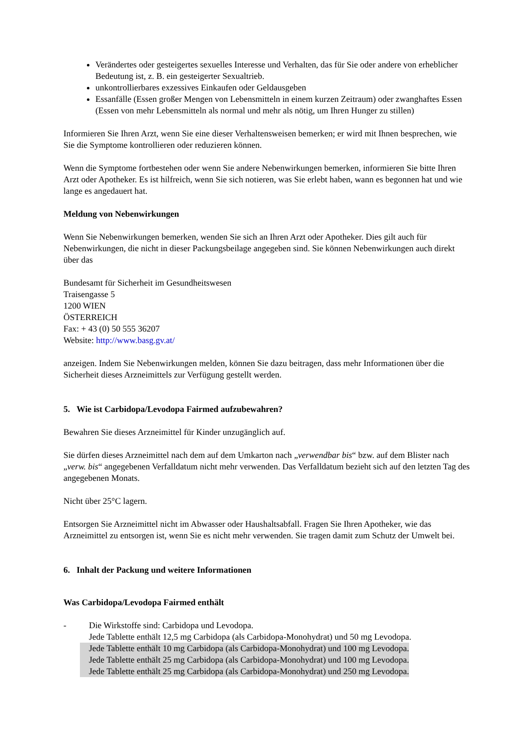Verändertes oder gesteigertes sexuelles Interesse und Verhalten, das für Sie oder andere von erheblicher Bedeutung ist, z. B. ein gesteigerter Sexualtrieb.
unkontrollierbares exzessives Einkaufen oder Geldausgeben
Essanfälle (Essen großer Mengen von Lebensmitteln in einem kurzen Zeitraum) oder zwanghaftes Essen (Essen von mehr Lebensmitteln als normal und mehr als nötig, um Ihren Hunger zu stillen)
Informieren Sie Ihren Arzt, wenn Sie eine dieser Verhaltensweisen bemerken; er wird mit Ihnen besprechen, wie Sie die Symptome kontrollieren oder reduzieren können.
Wenn die Symptome fortbestehen oder wenn Sie andere Nebenwirkungen bemerken, informieren Sie bitte Ihren Arzt oder Apotheker. Es ist hilfreich, wenn Sie sich notieren, was Sie erlebt haben, wann es begonnen hat und wie lange es angedauert hat.
Meldung von Nebenwirkungen
Wenn Sie Nebenwirkungen bemerken, wenden Sie sich an Ihren Arzt oder Apotheker. Dies gilt auch für Nebenwirkungen, die nicht in dieser Packungsbeilage angegeben sind. Sie können Nebenwirkungen auch direkt über das
Bundesamt für Sicherheit im Gesundheitswesen
Traisengasse 5
1200 WIEN
ÖSTERREICH
Fax: + 43 (0) 50 555 36207
Website: http://www.basg.gv.at/
anzeigen. Indem Sie Nebenwirkungen melden, können Sie dazu beitragen, dass mehr Informationen über die Sicherheit dieses Arzneimittels zur Verfügung gestellt werden.
5. Wie ist Carbidopa/Levodopa Fairmed aufzubewahren?
Bewahren Sie dieses Arzneimittel für Kinder unzugänglich auf.
Sie dürfen dieses Arzneimittel nach dem auf dem Umkarton nach „verwendbar bis“ bzw. auf dem Blister nach „verw. bis“ angegebenen Verfalldatum nicht mehr verwenden. Das Verfalldatum bezieht sich auf den letzten Tag des angegebenen Monats.
Nicht über 25°C lagern.
Entsorgen Sie Arzneimittel nicht im Abwasser oder Haushaltsabfall. Fragen Sie Ihren Apotheker, wie das Arzneimittel zu entsorgen ist, wenn Sie es nicht mehr verwenden. Sie tragen damit zum Schutz der Umwelt bei.
6. Inhalt der Packung und weitere Informationen
Was Carbidopa/Levodopa Fairmed enthält
- Die Wirkstoffe sind: Carbidopa und Levodopa.
Jede Tablette enthält 12,5 mg Carbidopa (als Carbidopa-Monohydrat) und 50 mg Levodopa.
Jede Tablette enthält 10 mg Carbidopa (als Carbidopa-Monohydrat) und 100 mg Levodopa.
Jede Tablette enthält 25 mg Carbidopa (als Carbidopa-Monohydrat) und 100 mg Levodopa.
Jede Tablette enthält 25 mg Carbidopa (als Carbidopa-Monohydrat) und 250 mg Levodopa.